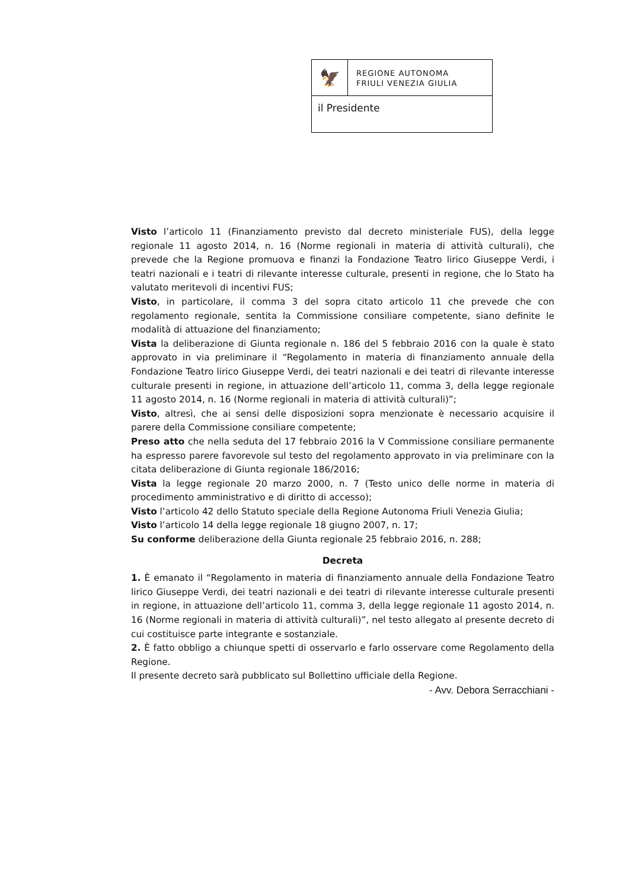🦅
REGIONE AUTONOMA
FRIULI VENEZIA GIULIA
il Presidente
Visto l’articolo 11 (Finanziamento previsto dal decreto ministeriale FUS), della legge regionale 11 agosto 2014, n. 16 (Norme regionali in materia di attività culturali), che prevede che la Regione promuova e finanzi la Fondazione Teatro lirico Giuseppe Verdi, i teatri nazionali e i teatri di rilevante interesse culturale, presenti in regione, che lo Stato ha valutato meritevoli di incentivi FUS;
Visto, in particolare, il comma 3 del sopra citato articolo 11 che prevede che con regolamento regionale, sentita la Commissione consiliare competente, siano definite le modalità di attuazione del finanziamento;
Vista la deliberazione di Giunta regionale n. 186 del 5 febbraio 2016 con la quale è stato approvato in via preliminare il “Regolamento in materia di finanziamento annuale della Fondazione Teatro lirico Giuseppe Verdi, dei teatri nazionali e dei teatri di rilevante interesse culturale presenti in regione, in attuazione dell’articolo 11, comma 3, della legge regionale 11 agosto 2014, n. 16 (Norme regionali in materia di attività culturali)”;
Visto, altresì, che ai sensi delle disposizioni sopra menzionate è necessario acquisire il parere della Commissione consiliare competente;
Preso atto che nella seduta del 17 febbraio 2016 la V Commissione consiliare permanente ha espresso parere favorevole sul testo del regolamento approvato in via preliminare con la citata deliberazione di Giunta regionale 186/2016;
Vista la legge regionale 20 marzo 2000, n. 7 (Testo unico delle norme in materia di procedimento amministrativo e di diritto di accesso);
Visto l’articolo 42 dello Statuto speciale della Regione Autonoma Friuli Venezia Giulia;
Visto l’articolo 14 della legge regionale 18 giugno 2007, n. 17;
Su conforme deliberazione della Giunta regionale 25 febbraio 2016, n. 288;
Decreta
1. È emanato il “Regolamento in materia di finanziamento annuale della Fondazione Teatro lirico Giuseppe Verdi, dei teatri nazionali e dei teatri di rilevante interesse culturale presenti in regione, in attuazione dell’articolo 11, comma 3, della legge regionale 11 agosto 2014, n. 16 (Norme regionali in materia di attività culturali)”, nel testo allegato al presente decreto di cui costituisce parte integrante e sostanziale.
2. È fatto obbligo a chiunque spetti di osservarlo e farlo osservare come Regolamento della Regione.
Il presente decreto sarà pubblicato sul Bollettino ufficiale della Regione.
- Avv. Debora Serracchiani -